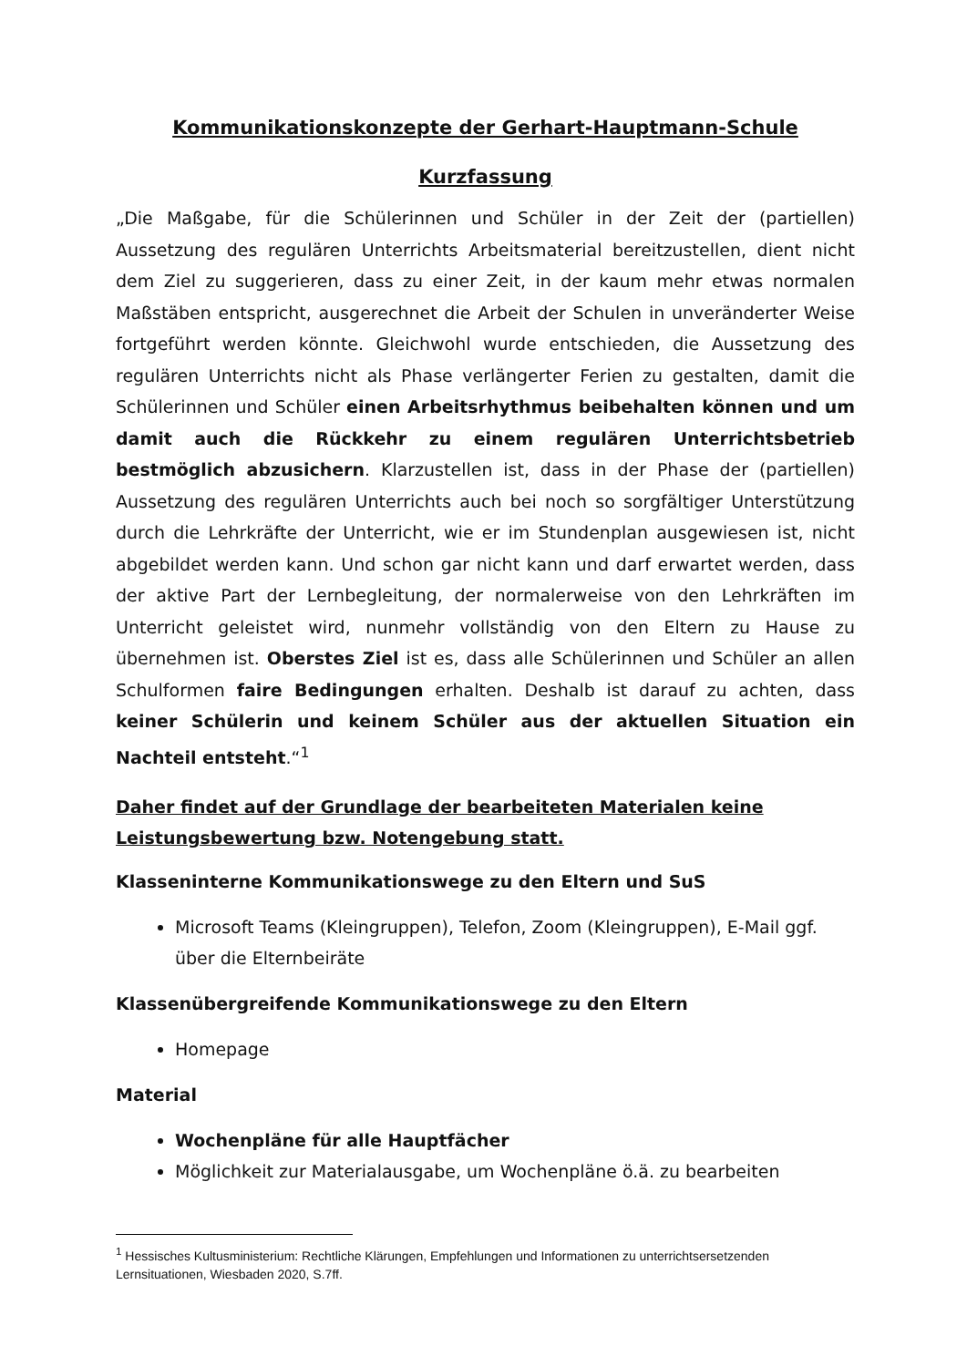Kommunikationskonzepte der Gerhart-Hauptmann-Schule
Kurzfassung
„Die Maßgabe, für die Schülerinnen und Schüler in der Zeit der (partiellen) Aussetzung des regulären Unterrichts Arbeitsmaterial bereitzustellen, dient nicht dem Ziel zu suggerieren, dass zu einer Zeit, in der kaum mehr etwas normalen Maßstäben entspricht, ausgerechnet die Arbeit der Schulen in unveränderter Weise fortgeführt werden könnte. Gleichwohl wurde entschieden, die Aussetzung des regulären Unterrichts nicht als Phase verlängerter Ferien zu gestalten, damit die Schülerinnen und Schüler einen Arbeitsrhythmus beibehalten können und um damit auch die Rückkehr zu einem regulären Unterrichtsbetrieb bestmöglich abzusichern. Klarzustellen ist, dass in der Phase der (partiellen) Aussetzung des regulären Unterrichts auch bei noch so sorgfältiger Unterstützung durch die Lehrkräfte der Unterricht, wie er im Stundenplan ausgewiesen ist, nicht abgebildet werden kann. Und schon gar nicht kann und darf erwartet werden, dass der aktive Part der Lernbegleitung, der normalerweise von den Lehrkräften im Unterricht geleistet wird, nunmehr vollständig von den Eltern zu Hause zu übernehmen ist. Oberstes Ziel ist es, dass alle Schülerinnen und Schüler an allen Schulformen faire Bedingungen erhalten. Deshalb ist darauf zu achten, dass keiner Schülerin und keinem Schüler aus der aktuellen Situation ein Nachteil entsteht.“<sup>1</sup>
Daher findet auf der Grundlage der bearbeiteten Materialen keine
Leistungsbewertung bzw. Notengebung statt.
Klasseninterne Kommunikationswege zu den Eltern und SuS
Microsoft Teams (Kleingruppen), Telefon, Zoom (Kleingruppen), E-Mail ggf. über die Elternbeiräte
Klassenübergreifende Kommunikationswege zu den Eltern
Homepage
Material
Wochenpläne für alle Hauptfächer
Möglichkeit zur Materialausgabe, um Wochenpläne ö.ä. zu bearbeiten
<sup>1</sup> Hessisches Kultusministerium: Rechtliche Klärungen, Empfehlungen und Informationen zu unterrichtsersetzenden Lernsituationen, Wiesbaden 2020, S.7ff.